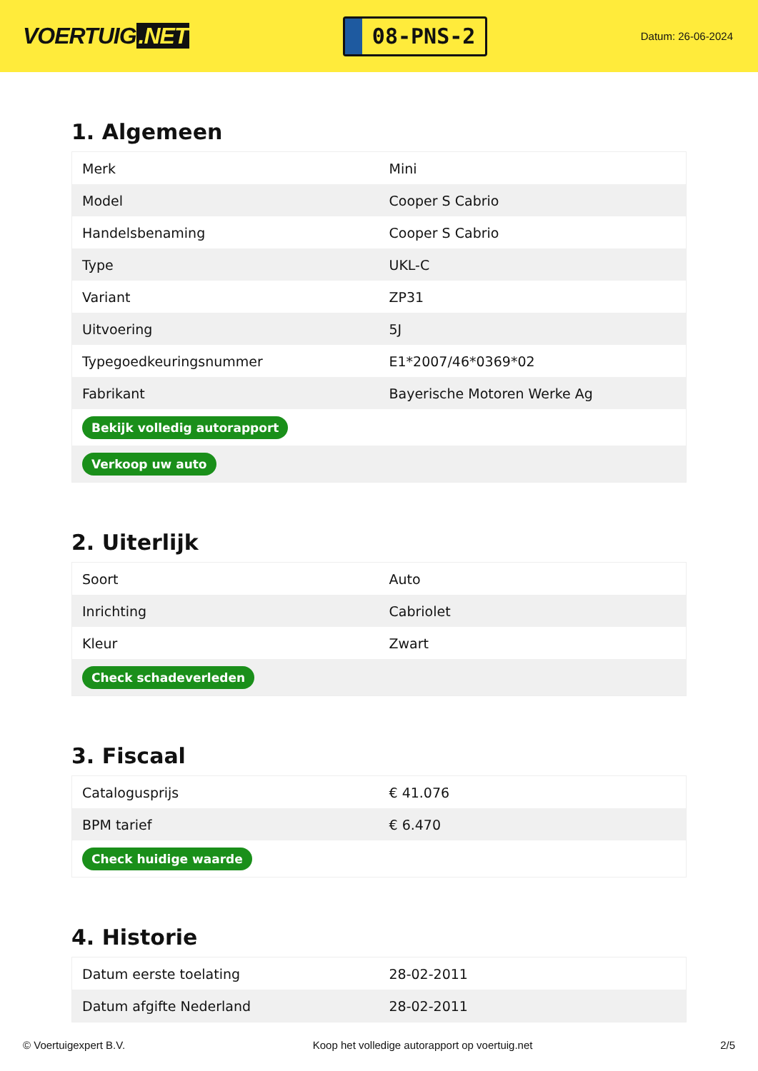VOERTUIG.NET
08-PNS-2
Datum: 26-06-2024
1. Algemeen
| Merk | Mini |
| Model | Cooper S Cabrio |
| Handelsbenaming | Cooper S Cabrio |
| Type | UKL-C |
| Variant | ZP31 |
| Uitvoering | 5J |
| Typegoedkeuringsnummer | E1*2007/46*0369*02 |
| Fabrikant | Bayerische Motoren Werke Ag |
| Bekijk volledig autorapport | |
| Verkoop uw auto | |
2. Uiterlijk
| Soort | Auto |
| Inrichting | Cabriolet |
| Kleur | Zwart |
| Check schadeverleden | |
3. Fiscaal
| Catalogusprijs | € 41.076 |
| BPM tarief | € 6.470 |
| Check huidige waarde | |
4. Historie
| Datum eerste toelating | 28-02-2011 |
| Datum afgifte Nederland | 28-02-2011 |
© Voertuigexpert B.V. Koop het volledige autorapport op voertuig.net 2/5